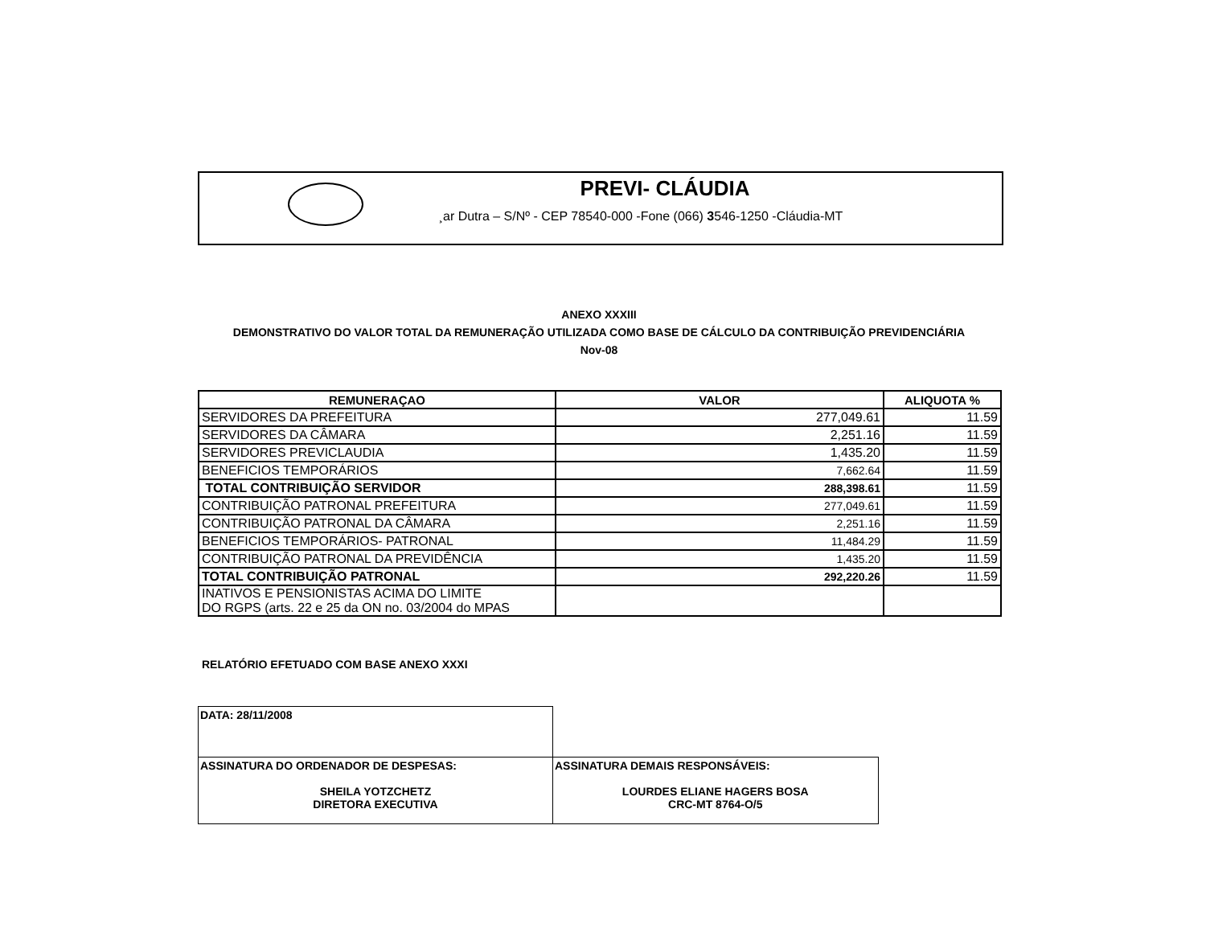PREVI- CLÁUDIA
¸ar Dutra – S/Nº - CEP 78540-000 -Fone (066) 3546-1250 -Cláudia-MT
ANEXO XXXIII
DEMONSTRATIVO DO VALOR TOTAL DA REMUNERAÇÃO UTILIZADA COMO BASE DE CÁLCULO DA CONTRIBUIÇÃO PREVIDENCIÁRIA
Nov-08
| REMUNERAÇAO | VALOR | ALIQUOTA % |
| --- | --- | --- |
| SERVIDORES DA PREFEITURA | 277,049.61 | 11.59 |
| SERVIDORES DA CÂMARA | 2,251.16 | 11.59 |
| SERVIDORES PREVICLAUDIA | 1,435.20 | 11.59 |
| BENEFICIOS TEMPORÁRIOS | 7,662.64 | 11.59 |
| TOTAL CONTRIBUIÇÃO SERVIDOR | 288,398.61 | 11.59 |
| CONTRIBUIÇÃO PATRONAL PREFEITURA | 277,049.61 | 11.59 |
| CONTRIBUIÇÃO PATRONAL DA CÂMARA | 2,251.16 | 11.59 |
| BENEFICIOS TEMPORÁRIOS- PATRONAL | 11,484.29 | 11.59 |
| CONTRIBUIÇÃO PATRONAL DA PREVIDÊNCIA | 1,435.20 | 11.59 |
| TOTAL CONTRIBUIÇÃO PATRONAL | 292,220.26 | 11.59 |
| INATIVOS E PENSIONISTAS ACIMA DO LIMITE DO RGPS (arts. 22 e 25 da ON no. 03/2004 do MPAS | | |
RELATÓRIO EFETUADO COM BASE ANEXO XXXI
| DATA: 28/11/2008 | |
| ASSINATURA DO ORDENADOR DE DESPESAS: SHEILA YOTZCHETZ DIRETORA EXECUTIVA | ASSINATURA DEMAIS RESPONSÁVEIS: LOURDES ELIANE HAGERS BOSA CRC-MT 8764-O/5 |